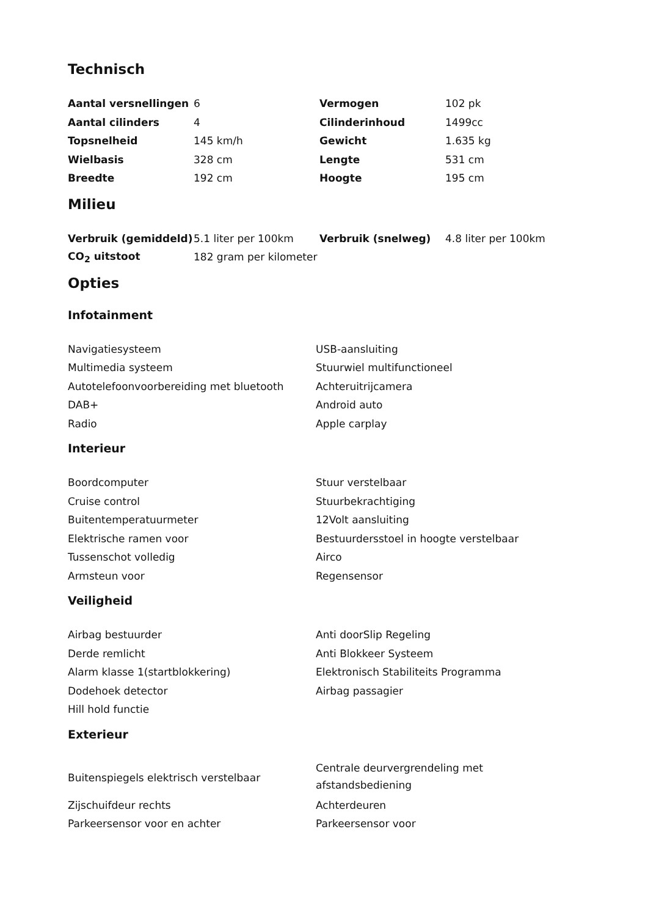Technisch
| Aantal versnellingen | 6 | Vermogen | 102 pk |
| Aantal cilinders | 4 | Cilinderinhoud | 1499cc |
| Topsnelheid | 145 km/h | Gewicht | 1.635 kg |
| Wielbasis | 328 cm | Lengte | 531 cm |
| Breedte | 192 cm | Hoogte | 195 cm |
Milieu
| Verbruik (gemiddeld) | 5.1 liter per 100km | Verbruik (snelweg) | 4.8 liter per 100km |
| CO<sub>2</sub> uitstoot | 182 gram per kilometer | | |
Opties
Infotainment
| Navigatiesysteem | USB-aansluiting |
| Multimedia systeem | Stuurwiel multifunctioneel |
| Autotelefoonvoorbereiding met bluetooth | Achteruitrijcamera |
| DAB+ | Android auto |
| Radio | Apple carplay |
Interieur
| Boordcomputer | Stuur verstelbaar |
| Cruise control | Stuurbekrachtiging |
| Buitentemperatuurmeter | 12Volt aansluiting |
| Elektrische ramen voor | Bestuurdersstoel in hoogte verstelbaar |
| Tussenschot volledig | Airco |
| Armsteun voor | Regensensor |
Veiligheid
| Airbag bestuurder | Anti doorSlip Regeling |
| Derde remlicht | Anti Blokkeer Systeem |
| Alarm klasse 1(startblokkering) | Elektronisch Stabiliteits Programma |
| Dodehoek detector | Airbag passagier |
| Hill hold functie | |
Exterieur
| Buitenspiegels elektrisch verstelbaar | Centrale deurvergrendeling met afstandsbediening |
| Zijschuifdeur rechts | Achterdeuren |
| Parkeersensor voor en achter | Parkeersensor voor |